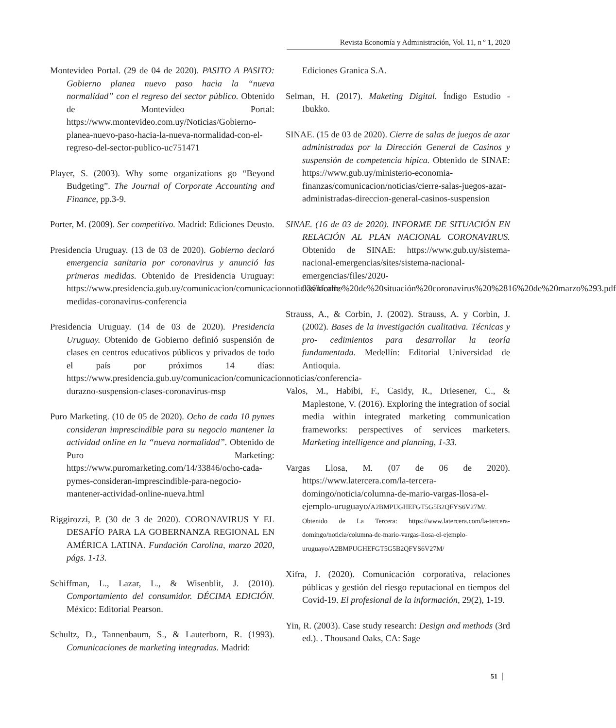Revista Economía y Administración, Vol. 11, n º 1, 2020
Montevideo Portal. (29 de 04 de 2020). PASITO A PASITO: Gobierno planea nuevo paso hacia la “nueva normalidad” con el regreso del sector público. Obtenido de Montevideo Portal: https://www.montevideo.com.uy/Noticias/Gobierno-planea-nuevo-paso-hacia-la-nueva-normalidad-con-el-regreso-del-sector-publico-uc751471
Player, S. (2003). Why some organizations go “Beyond Budgeting”. The Journal of Corporate Accounting and Finance, pp.3-9.
Porter, M. (2009). Ser competitivo. Madrid: Ediciones Deusto.
Presidencia Uruguay. (13 de 03 de 2020). Gobierno declaró emergencia sanitaria por coronavirus y anunció las primeras medidas. Obtenido de Presidencia Uruguay: https://www.presidencia.gub.uy/comunicacion/comunicacionnoticias/lacalle-medidas-coronavirus-conferencia
Presidencia Uruguay. (14 de 03 de 2020). Presidencia Uruguay. Obtenido de Gobierno definió suspensión de clases en centros educativos públicos y privados de todo el país por próximos 14 días: https://www.presidencia.gub.uy/comunicacion/comunicacionnoticias/conferencia-durazno-suspension-clases-coronavirus-msp
Puro Marketing. (10 de 05 de 2020). Ocho de cada 10 pymes consideran imprescindible para su negocio mantener la actividad online en la “nueva normalidad”. Obtenido de Puro Marketing: https://www.puromarketing.com/14/33846/ocho-cada-pymes-consideran-imprescindible-para-negocio-mantener-actividad-online-nueva.html
Riggirozzi, P. (30 de 3 de 2020). CORONAVIRUS Y EL DESAFÍO PARA LA GOBERNANZA REGIONAL EN AMÉRICA LATINA. Fundación Carolina, marzo 2020, págs. 1-13.
Schiffman, L., Lazar, L., & Wisenblit, J. (2010). Comportamiento del consumidor. DÉCIMA EDICIÓN. México: Editorial Pearson.
Schultz, D., Tannenbaum, S., & Lauterborn, R. (1993). Comunicaciones de marketing integradas. Madrid:
Ediciones Granica S.A.
Selman, H. (2017). Maketing Digital. Índigo Estudio - Ibukko.
SINAE. (15 de 03 de 2020). Cierre de salas de juegos de azar administradas por la Dirección General de Casinos y suspensión de competencia hípica. Obtenido de SINAE: https://www.gub.uy/ministerio-economia-finanzas/comunicacion/noticias/cierre-salas-juegos-azar-administradas-direccion-general-casinos-suspension
SINAE. (16 de 03 de 2020). INFORME DE SITUACIÓN EN RELACIÓN AL PLAN NACIONAL CORONAVIRUS. Obtenido de SINAE: https://www.gub.uy/sistema-nacional-emergencias/sites/sistema-nacional-emergencias/files/2020-03/informe%20de%20situación%20coronavirus%20%2816%20de%20marzo%293.pdf
Strauss, A., & Corbin, J. (2002). Strauss, A. y Corbin, J. (2002). Bases de la investigación cualitativa. Técnicas y pro- cedimientos para desarrollar la teoría fundamentada. Medellín: Editorial Universidad de Antioquia.
Valos, M., Habibi, F., Casidy, R., Driesener, C., & Maplestone, V. (2016). Exploring the integration of social media within integrated marketing communication frameworks: perspectives of services marketers. Marketing intelligence and planning, 1-33.
Vargas Llosa, M. (07 de 06 de 2020). https://www.latercera.com/la-tercera-domingo/noticia/columna-de-mario-vargas-llosa-el-ejemplo-uruguayo/A2BMPUGHEFGT5G5B2QFYS6V27M/. Obtenido de La Tercera: https://www.latercera.com/la-tercera-domingo/noticia/columna-de-mario-vargas-llosa-el-ejemplo-uruguayo/A2BMPUGHEFGT5G5B2QFYS6V27M/
Xifra, J. (2020). Comunicación corporativa, relaciones públicas y gestión del riesgo reputacional en tiempos del Covid-19. El profesional de la información, 29(2), 1-19.
Yin, R. (2003). Case study research: Design and methods (3rd ed.). . Thousand Oaks, CA: Sage
51